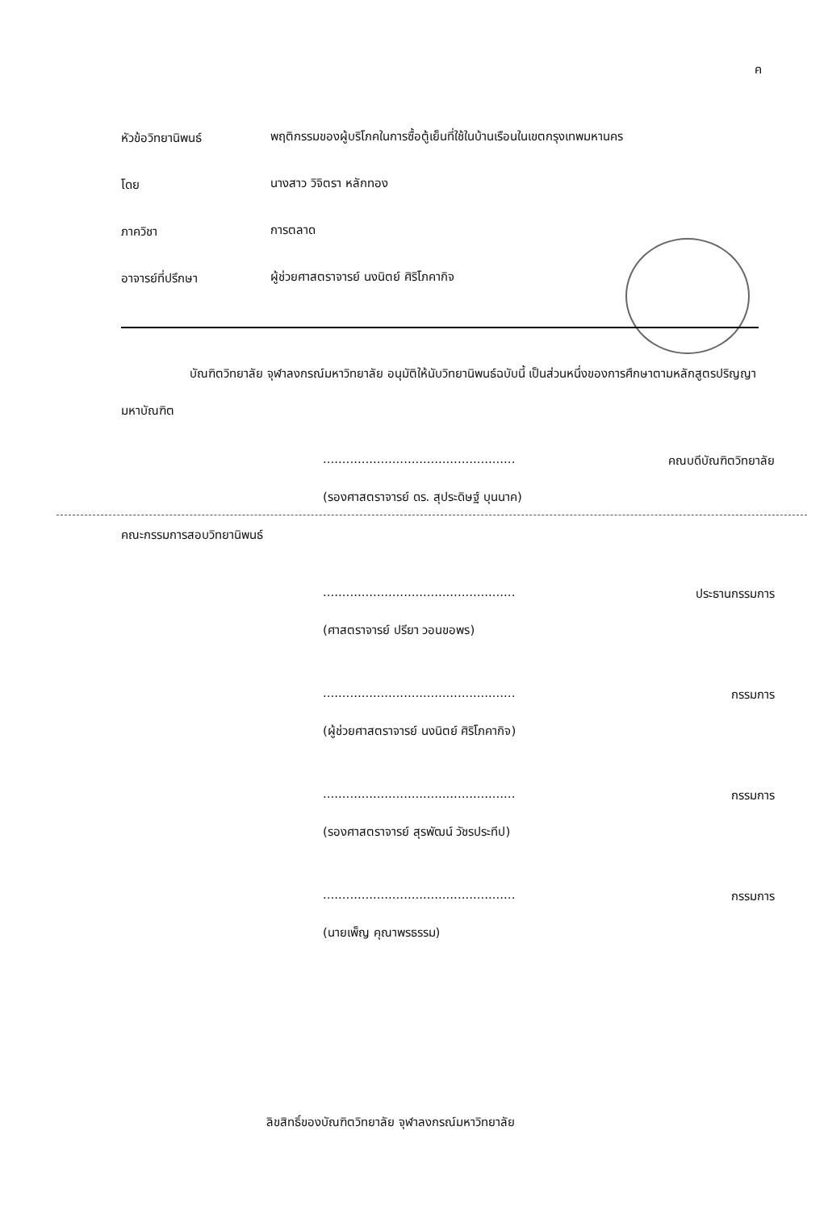ค
หัวข้อวิทยานิพนธ์
พฤติกรรมของผู้บริโภคในการซื้อตู้เย็นที่ใช้ในบ้านเรือนในเขตกรุงเทพมหานคร
โดย
นางสาว วิจิตรา หลักทอง
ภาควิชา
การตลาด
อาจารย์ที่ปรึกษา
ผู้ช่วยศาสตราจารย์ นงนิตย์ ศิริโภคากิจ
บัณฑิตวิทยาลัย จุฬาลงกรณ์มหาวิทยาลัย อนุมัติให้นับวิทยานิพนธ์ฉบับนี้ เป็นส่วนหนึ่งของการศึกษาตามหลักสูตรปริญญามหาบัณฑิต
.................................................. คณบดีบัณฑิตวิทยาลัย
(รองศาสตราจารย์ ดร. สุประดิษฐ์ บุนนาค)
คณะกรรมการสอบวิทยานิพนธ์
.................................................. ประธานกรรมการ
(ศาสตราจารย์ ปรียา วอนขอพร)
.................................................. กรรมการ
(ผู้ช่วยศาสตราจารย์ นงนิตย์ ศิริโภคากิจ)
.................................................. กรรมการ
(รองศาสตราจารย์ สุรพัฒน์ วัชรประทีป)
.................................................. กรรมการ
(นายเพ็ญ คุณาพรธรรม)
ลิขสิทธิ์ของบัณฑิตวิทยาลัย จุฬาลงกรณ์มหาวิทยาลัย